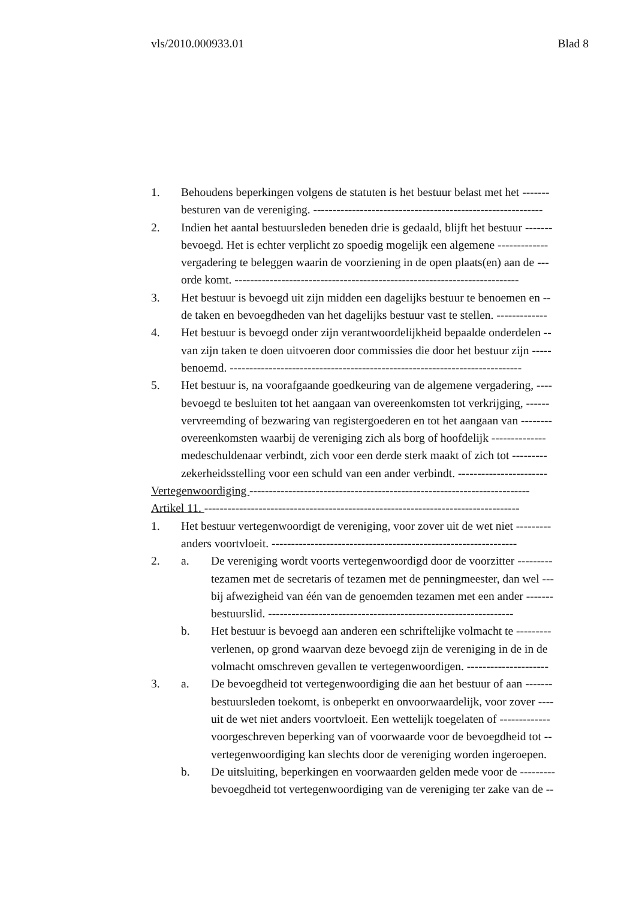vls/2010.000933.01 Blad 8
1. Behoudens beperkingen volgens de statuten is het bestuur belast met het -------
besturen van de vereniging. -----------------------------------------------------------
2. Indien het aantal bestuursleden beneden drie is gedaald, blijft het bestuur -------
bevoegd. Het is echter verplicht zo spoedig mogelijk een algemene -------------
vergadering te beleggen waarin de voorziening in de open plaats(en) aan de ---
orde komt. -------------------------------------------------------------------------
3. Het bestuur is bevoegd uit zijn midden een dagelijks bestuur te benoemen en --
de taken en bevoegdheden van het dagelijks bestuur vast te stellen. -------------
4. Het bestuur is bevoegd onder zijn verantwoordelijkheid bepaalde onderdelen --
van zijn taken te doen uitvoeren door commissies die door het bestuur zijn -----
benoemd. ---------------------------------------------------------------------------
5. Het bestuur is, na voorafgaande goedkeuring van de algemene vergadering, ----
bevoegd te besluiten tot het aangaan van overeenkomsten tot verkrijging, ------
vervreemding of bezwaring van registergoederen en tot het aangaan van --------
overeenkomsten waarbij de vereniging zich als borg of hoofdelijk --------------
medeschuldenaar verbindt, zich voor een derde sterk maakt of zich tot ---------
zekerheidsstelling voor een schuld van een ander verbindt. -----------------------
Vertegenwoordiging ------------------------------------------------------------------------
Artikel 11. ---------------------------------------------------------------------------------
1. Het bestuur vertegenwoordigt de vereniging, voor zover uit de wet niet ---------
anders voortvloeit. ---------------------------------------------------------------
2. a. De vereniging wordt voorts vertegenwoordigd door de voorzitter ---------
tezamen met de secretaris of tezamen met de penningmeester, dan wel ---
bij afwezigheid van één van de genoemden tezamen met een ander -------
bestuurslid. ---------------------------------------------------------------
b. Het bestuur is bevoegd aan anderen een schriftelijke volmacht te ---------
verlenen, op grond waarvan deze bevoegd zijn de vereniging in de in de
volmacht omschreven gevallen te vertegenwoordigen. ---------------------
3. a. De bevoegdheid tot vertegenwoordiging die aan het bestuur of aan -------
bestuursleden toekomt, is onbeperkt en onvoorwaardelijk, voor zover ----
uit de wet niet anders voortvloeit. Een wettelijk toegelaten of -------------
voorgeschreven beperking van of voorwaarde voor de bevoegdheid tot --
vertegenwoordiging kan slechts door de vereniging worden ingeroepen.
b. De uitsluiting, beperkingen en voorwaarden gelden mede voor de ---------
bevoegdheid tot vertegenwoordiging van de vereniging ter zake van de --